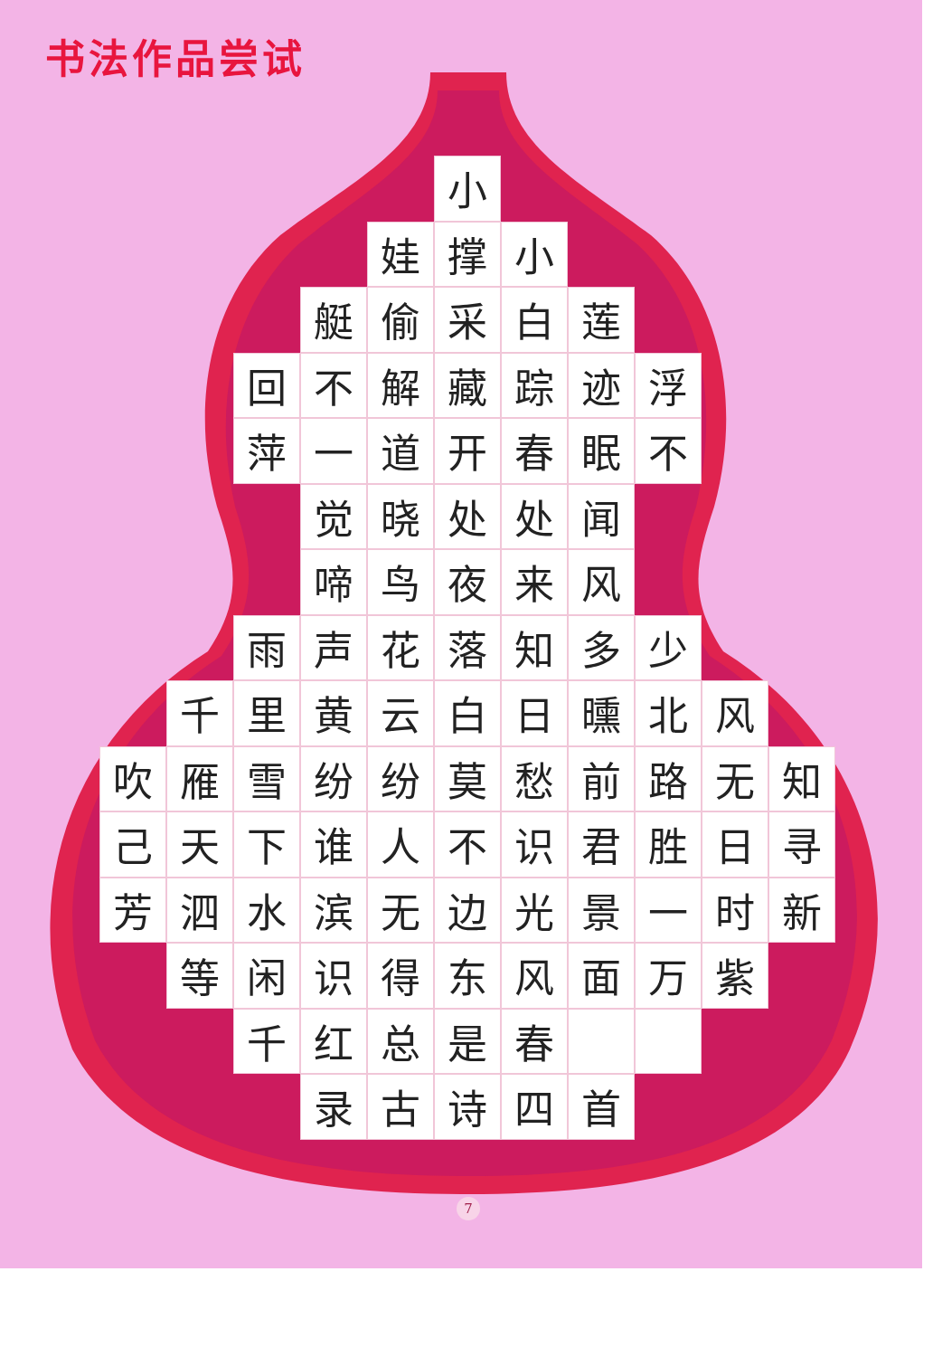书法作品尝试
小
娃
撑
小
艇
偷
采
白
莲
回
不
解
藏
踪
迹
浮
萍
一
道
开
春
眠
不
觉
晓
处
处
闻
啼
鸟
夜
来
风
雨
声
花
落
知
多
少
千
里
黄
云
白
日
曛
北
风
吹
雁
雪
纷
纷
莫
愁
前
路
无
知
己
天
下
谁
人
不
识
君
胜
日
寻
芳
泗
水
滨
无
边
光
景
一
时
新
等
闲
识
得
东
风
面
万
紫
千
红
总
是
春
录
古
诗
四
首
7